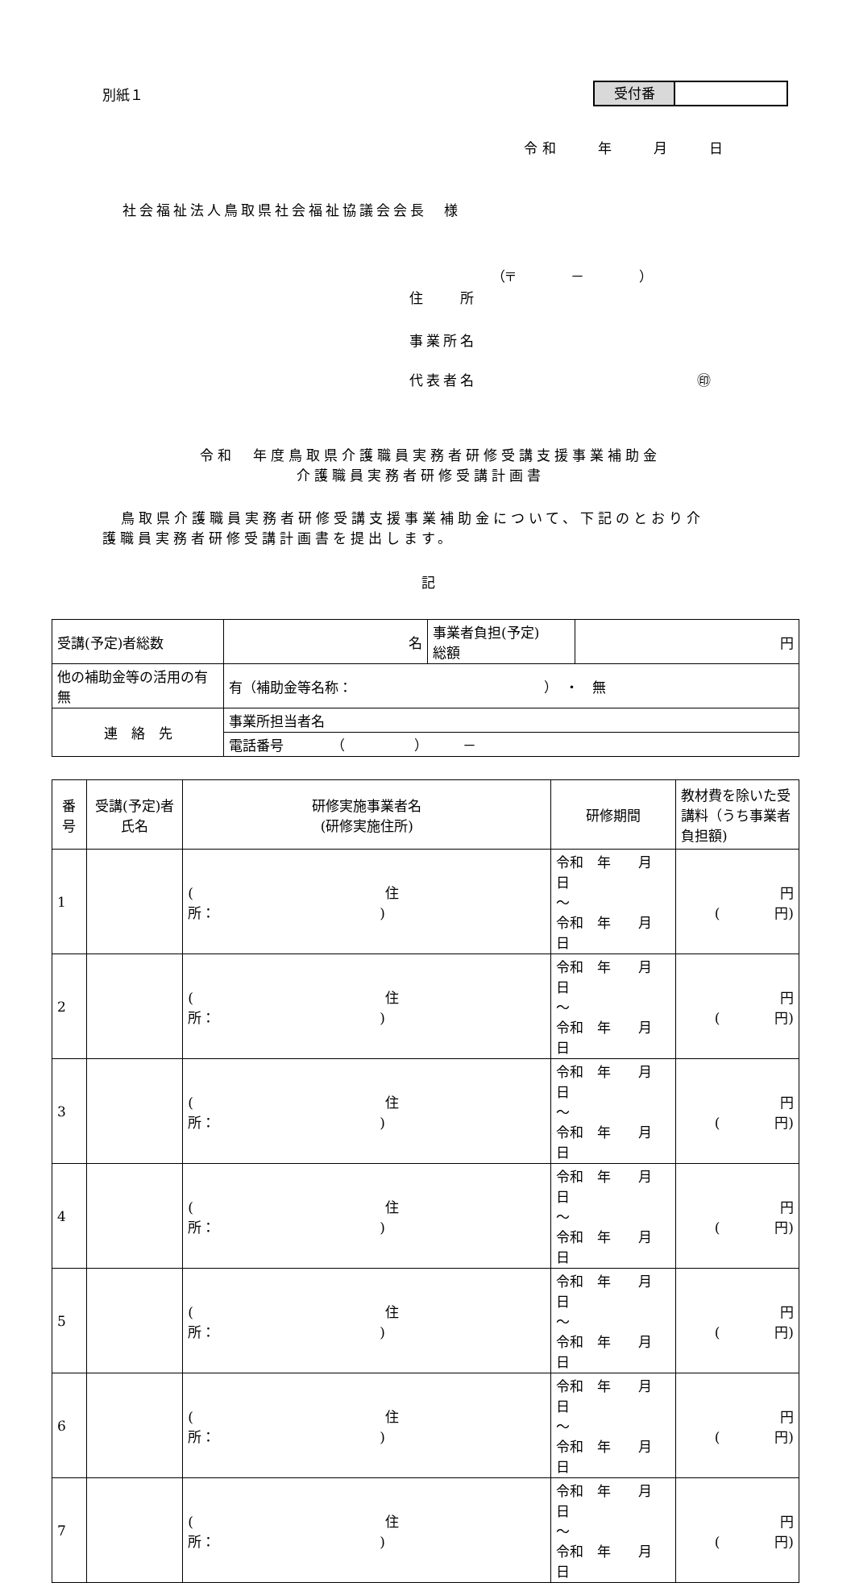別紙１
受付番
令和　　年　　月　　日
社会福祉法人鳥取県社会福祉協議会会長　様
（〒　　　　－　　　　）
住　　所
事業所名
代表者名　　　　　　　　　　　　　㊞
令和　年度鳥取県介護職員実務者研修受講支援事業補助金
介護職員実務者研修受講計画書
鳥取県介護職員実務者研修受講支援事業補助金について、下記のとおり介
護職員実務者研修受講計画書を提出します。
記
| 受講(予定)者総数 | 名 | 事業者負担(予定) 総額 | 円 |
| 他の補助金等の活用の有無 | 有（補助金等名称： ） ・ 無 | | |
| 連 絡 先 | 事業所担当者名 | | |
| | 電話番号 （ ） － | | |
| 番号 | 受講(予定)者氏名 | 研修実施事業者名 (研修実施住所) | 研修期間 | 教材費を除いた受講料（うち事業者負担額) |
| --- | --- | --- | --- | --- |
| 1 | | ( 住所： ) | 令和 年 月 日 ～ 令和 年 月 日 | 円 ( 円) |
| 2 | | ( 住所： ) | 令和 年 月 日 ～ 令和 年 月 日 | 円 ( 円) |
| 3 | | ( 住所： ) | 令和 年 月 日 ～ 令和 年 月 日 | 円 ( 円) |
| 4 | | ( 住所： ) | 令和 年 月 日 ～ 令和 年 月 日 | 円 ( 円) |
| 5 | | ( 住所： ) | 令和 年 月 日 ～ 令和 年 月 日 | 円 ( 円) |
| 6 | | ( 住所： ) | 令和 年 月 日 ～ 令和 年 月 日 | 円 ( 円) |
| 7 | | ( 住所： ) | 令和 年 月 日 ～ 令和 年 月 日 | 円 ( 円) |